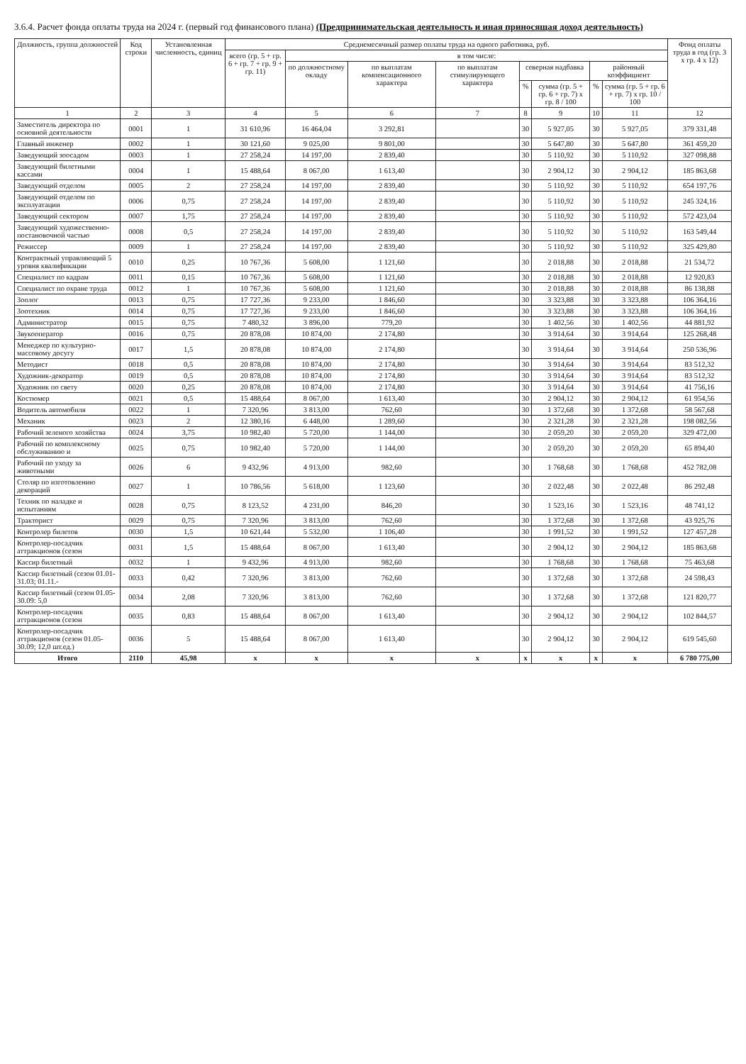3.6.4. Расчет фонда оплаты труда на 2024 г. (первый год финансового плана) (Предпринимательская деятельность и иная приносящая доход деятельность)
| Должность, группа должностей | Код строки | Установленная численность, единиц | Среднемесячный размер оплаты труда на одного работника, руб. | | | | | | | | Фонд оплаты труда в год (гр. 3 x гр. 4 x 12) |
| --- | --- | --- | --- | --- | --- | --- | --- | --- | --- | --- | --- |
| | | | всего (гр. 5 + гр. 6 + гр. 7 + гр. 9 + гр. 11) | в том числе: | | | | | | | |
| | | | | по должностному окладу | по выплатам компенсационного характера | по выплатам стимулирующего характера | северная надбавка | | районный коэффициент | | |
| | | | | | | | % | сумма (гр. 5 + гр. 6 + гр. 7) x гр. 8 / 100 | % | сумма (гр. 5 + гр. 6 + гр. 7) x гр. 10 / 100 | |
| 1 | 2 | 3 | 4 | 5 | 6 | 7 | 8 | 9 | 10 | 11 | 12 |
| Заместитель директора по основной деятельности | 0001 | 1 | 31 610,96 | 16 464,04 | 3 292,81 | | 30 | 5 927,05 | 30 | 5 927,05 | 379 331,48 |
| Главный инженер | 0002 | 1 | 30 121,60 | 9 025,00 | 9 801,00 | | 30 | 5 647,80 | 30 | 5 647,80 | 361 459,20 |
| Заведующий зоосадом | 0003 | 1 | 27 258,24 | 14 197,00 | 2 839,40 | | 30 | 5 110,92 | 30 | 5 110,92 | 327 098,88 |
| Заведующий билетными кассами | 0004 | 1 | 15 488,64 | 8 067,00 | 1 613,40 | | 30 | 2 904,12 | 30 | 2 904,12 | 185 863,68 |
| Заведующий отделом | 0005 | 2 | 27 258,24 | 14 197,00 | 2 839,40 | | 30 | 5 110,92 | 30 | 5 110,92 | 654 197,76 |
| Заведующий отделом по эксплуатации | 0006 | 0,75 | 27 258,24 | 14 197,00 | 2 839,40 | | 30 | 5 110,92 | 30 | 5 110,92 | 245 324,16 |
| Заведующий сектором | 0007 | 1,75 | 27 258,24 | 14 197,00 | 2 839,40 | | 30 | 5 110,92 | 30 | 5 110,92 | 572 423,04 |
| Заведующий художественно-постановочной частью | 0008 | 0,5 | 27 258,24 | 14 197,00 | 2 839,40 | | 30 | 5 110,92 | 30 | 5 110,92 | 163 549,44 |
| Режиссер | 0009 | 1 | 27 258,24 | 14 197,00 | 2 839,40 | | 30 | 5 110,92 | 30 | 5 110,92 | 325 429,80 |
| Контрактный управляющий 5 уровня квалификации | 0010 | 0,25 | 10 767,36 | 5 608,00 | 1 121,60 | | 30 | 2 018,88 | 30 | 2 018,88 | 21 534,72 |
| Специалист по кадрам | 0011 | 0,15 | 10 767,36 | 5 608,00 | 1 121,60 | | 30 | 2 018,88 | 30 | 2 018,88 | 12 920,83 |
| Специалист по охране труда | 0012 | 1 | 10 767,36 | 5 608,00 | 1 121,60 | | 30 | 2 018,88 | 30 | 2 018,88 | 86 138,88 |
| Зоолог | 0013 | 0,75 | 17 727,36 | 9 233,00 | 1 846,60 | | 30 | 3 323,88 | 30 | 3 323,88 | 106 364,16 |
| Зоотехник | 0014 | 0,75 | 17 727,36 | 9 233,00 | 1 846,60 | | 30 | 3 323,88 | 30 | 3 323,88 | 106 364,16 |
| Администратор | 0015 | 0,75 | 7 480,32 | 3 896,00 | 779,20 | | 30 | 1 402,56 | 30 | 1 402,56 | 44 881,92 |
| Звукооператор | 0016 | 0,75 | 20 878,08 | 10 874,00 | 2 174,80 | | 30 | 3 914,64 | 30 | 3 914,64 | 125 268,48 |
| Менеджер по культурно-массовому досугу | 0017 | 1,5 | 20 878,08 | 10 874,00 | 2 174,80 | | 30 | 3 914,64 | 30 | 3 914,64 | 250 536,96 |
| Методист | 0018 | 0,5 | 20 878,08 | 10 874,00 | 2 174,80 | | 30 | 3 914,64 | 30 | 3 914,64 | 83 512,32 |
| Художник-декоратор | 0019 | 0,5 | 20 878,08 | 10 874,00 | 2 174,80 | | 30 | 3 914,64 | 30 | 3 914,64 | 83 512,32 |
| Художник по свету | 0020 | 0,25 | 20 878,08 | 10 874,00 | 2 174,80 | | 30 | 3 914,64 | 30 | 3 914,64 | 41 756,16 |
| Костюмер | 0021 | 0,5 | 15 488,64 | 8 067,00 | 1 613,40 | | 30 | 2 904,12 | 30 | 2 904,12 | 61 954,56 |
| Водитель автомобиля | 0022 | 1 | 7 320,96 | 3 813,00 | 762,60 | | 30 | 1 372,68 | 30 | 1 372,68 | 58 567,68 |
| Механик | 0023 | 2 | 12 380,16 | 6 448,00 | 1 289,60 | | 30 | 2 321,28 | 30 | 2 321,28 | 198 082,56 |
| Рабочий зеленого хозяйства | 0024 | 3,75 | 10 982,40 | 5 720,00 | 1 144,00 | | 30 | 2 059,20 | 30 | 2 059,20 | 329 472,00 |
| Рабочий по комплексному обслуживанию и | 0025 | 0,75 | 10 982,40 | 5 720,00 | 1 144,00 | | 30 | 2 059,20 | 30 | 2 059,20 | 65 894,40 |
| Рабочий по уходу за животными | 0026 | 6 | 9 432,96 | 4 913,00 | 982,60 | | 30 | 1 768,68 | 30 | 1 768,68 | 452 782,08 |
| Столяр по изготовлению декораций | 0027 | 1 | 10 786,56 | 5 618,00 | 1 123,60 | | 30 | 2 022,48 | 30 | 2 022,48 | 86 292,48 |
| Техник по наладке и испытаниям | 0028 | 0,75 | 8 123,52 | 4 231,00 | 846,20 | | 30 | 1 523,16 | 30 | 1 523,16 | 48 741,12 |
| Тракторист | 0029 | 0,75 | 7 320,96 | 3 813,00 | 762,60 | | 30 | 1 372,68 | 30 | 1 372,68 | 43 925,76 |
| Контролер билетов | 0030 | 1,5 | 10 621,44 | 5 532,00 | 1 106,40 | | 30 | 1 991,52 | 30 | 1 991,52 | 127 457,28 |
| Контролер-посадчик аттракционов (сезон | 0031 | 1,5 | 15 488,64 | 8 067,00 | 1 613,40 | | 30 | 2 904,12 | 30 | 2 904,12 | 185 863,68 |
| Кассир билетный | 0032 | 1 | 9 432,96 | 4 913,00 | 982,60 | | 30 | 1 768,68 | 30 | 1 768,68 | 75 463,68 |
| Кассир билетный (сезон 01.01-31.03; 01.11.- | 0033 | 0,42 | 7 320,96 | 3 813,00 | 762,60 | | 30 | 1 372,68 | 30 | 1 372,68 | 24 598,43 |
| Кассир билетный (сезон 01.05-30.09: 5,0 | 0034 | 2,08 | 7 320,96 | 3 813,00 | 762,60 | | 30 | 1 372,68 | 30 | 1 372,68 | 121 820,77 |
| Контролер-посадчик аттракционов (сезон | 0035 | 0,83 | 15 488,64 | 8 067,00 | 1 613,40 | | 30 | 2 904,12 | 30 | 2 904,12 | 102 844,57 |
| Контролер-посадчик аттракционов (сезон 01.05-30.09; 12,0 шт.ед.) | 0036 | 5 | 15 488,64 | 8 067,00 | 1 613,40 | | 30 | 2 904,12 | 30 | 2 904,12 | 619 545,60 |
| Итого | 2110 | 45,98 | x | x | x | x | x | x | x | x | 6 780 775,00 |